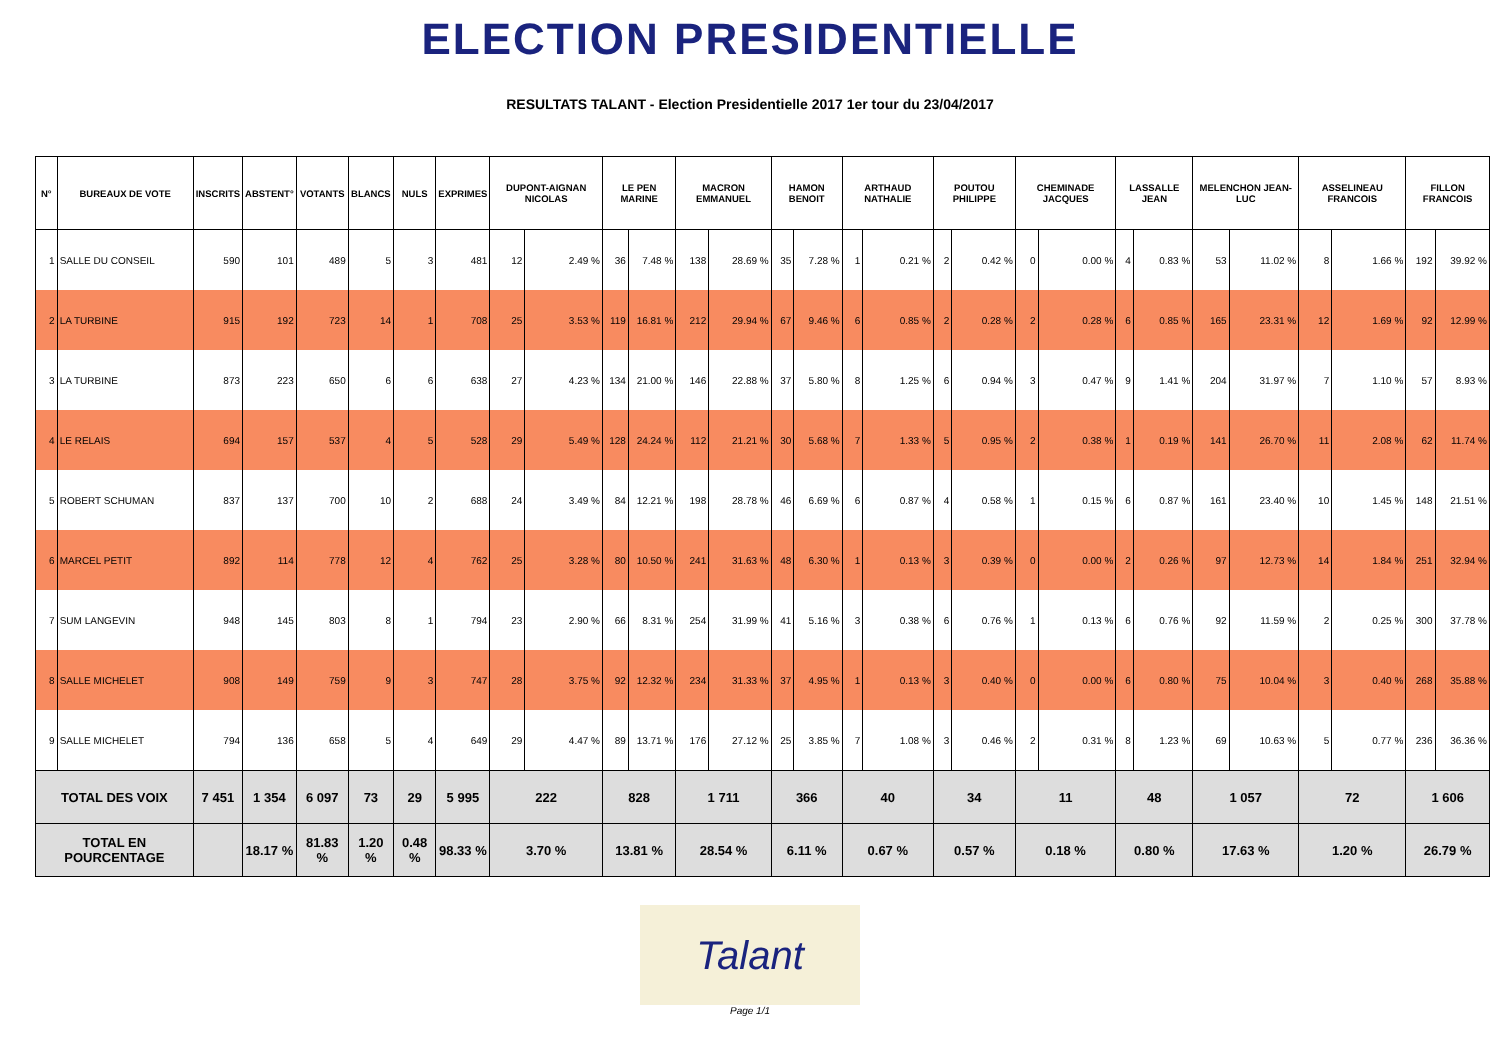ELECTION PRESIDENTIELLE
RESULTATS TALANT - Election Presidentielle 2017 1er tour du 23/04/2017
| N° | BUREAUX DE VOTE | INSCRITS | ABSTENT° | VOTANTS | BLANCS | NULS | EXPRIMES | DUPONT-AIGNAN NICOLAS | | LE PEN MARINE | | MACRON EMMANUEL | | HAMON BENOIT | | ARTHAUD NATHALIE | | POUTOU PHILIPPE | | CHEMINADE JACQUES | | LASSALLE JEAN | | MELENCHON JEAN-LUC | | ASSELINEAU FRANCOIS | | FILLON FRANCOIS | |
| --- | --- | --- | --- | --- | --- | --- | --- | --- | --- | --- | --- | --- | --- | --- | --- | --- | --- | --- | --- | --- | --- | --- | --- | --- | --- | --- | --- | --- | --- |
| 1 | SALLE DU CONSEIL | 590 | 101 | 489 | 5 | 3 | 481 | 12 | 2.49 % | 36 | 7.48 % | 138 | 28.69 % | 35 | 7.28 % | 1 | 0.21 % | 2 | 0.42 % | 0 | 0.00 % | 4 | 0.83 % | 53 | 11.02 % | 8 | 1.66 % | 192 | 39.92 % |
| 2 | LA TURBINE | 915 | 192 | 723 | 14 | 1 | 708 | 25 | 3.53 % | 119 | 16.81 % | 212 | 29.94 % | 67 | 9.46 % | 6 | 0.85 % | 2 | 0.28 % | 2 | 0.28 % | 6 | 0.85 % | 165 | 23.31 % | 12 | 1.69 % | 92 | 12.99 % |
| 3 | LA TURBINE | 873 | 223 | 650 | 6 | 6 | 638 | 27 | 4.23 % | 134 | 21.00 % | 146 | 22.88 % | 37 | 5.80 % | 8 | 1.25 % | 6 | 0.94 % | 3 | 0.47 % | 9 | 1.41 % | 204 | 31.97 % | 7 | 1.10 % | 57 | 8.93 % |
| 4 | LE RELAIS | 694 | 157 | 537 | 4 | 5 | 528 | 29 | 5.49 % | 128 | 24.24 % | 112 | 21.21 % | 30 | 5.68 % | 7 | 1.33 % | 5 | 0.95 % | 2 | 0.38 % | 1 | 0.19 % | 141 | 26.70 % | 11 | 2.08 % | 62 | 11.74 % |
| 5 | ROBERT SCHUMAN | 837 | 137 | 700 | 10 | 2 | 688 | 24 | 3.49 % | 84 | 12.21 % | 198 | 28.78 % | 46 | 6.69 % | 6 | 0.87 % | 4 | 0.58 % | 1 | 0.15 % | 6 | 0.87 % | 161 | 23.40 % | 10 | 1.45 % | 148 | 21.51 % |
| 6 | MARCEL PETIT | 892 | 114 | 778 | 12 | 4 | 762 | 25 | 3.28 % | 80 | 10.50 % | 241 | 31.63 % | 48 | 6.30 % | 1 | 0.13 % | 3 | 0.39 % | 0 | 0.00 % | 2 | 0.26 % | 97 | 12.73 % | 14 | 1.84 % | 251 | 32.94 % |
| 7 | SUM LANGEVIN | 948 | 145 | 803 | 8 | 1 | 794 | 23 | 2.90 % | 66 | 8.31 % | 254 | 31.99 % | 41 | 5.16 % | 3 | 0.38 % | 6 | 0.76 % | 1 | 0.13 % | 6 | 0.76 % | 92 | 11.59 % | 2 | 0.25 % | 300 | 37.78 % |
| 8 | SALLE MICHELET | 908 | 149 | 759 | 9 | 3 | 747 | 28 | 3.75 % | 92 | 12.32 % | 234 | 31.33 % | 37 | 4.95 % | 1 | 0.13 % | 3 | 0.40 % | 0 | 0.00 % | 6 | 0.80 % | 75 | 10.04 % | 3 | 0.40 % | 268 | 35.88 % |
| 9 | SALLE MICHELET | 794 | 136 | 658 | 5 | 4 | 649 | 29 | 4.47 % | 89 | 13.71 % | 176 | 27.12 % | 25 | 3.85 % | 7 | 1.08 % | 3 | 0.46 % | 2 | 0.31 % | 8 | 1.23 % | 69 | 10.63 % | 5 | 0.77 % | 236 | 36.36 % |
| TOTAL DES VOIX | | 7 451 | 1 354 | 6 097 | 73 | 29 | 5 995 | 222 | | 828 | | 1 711 | | 366 | | 40 | | 34 | | 11 | | 48 | | 1 057 | | 72 | | 1 606 | |
| TOTAL EN POURCENTAGE | | | 18.17 % | 81.83 % | 1.20 % | 0.48 % | 98.33 % | 3.70 % | | 13.81 % | | 28.54 % | | 6.11 % | | 0.67 % | | 0.57 % | | 0.18 % | | 0.80 % | | 17.63 % | | 1.20 % | | 26.79 % | |
Talant
Page 1/1